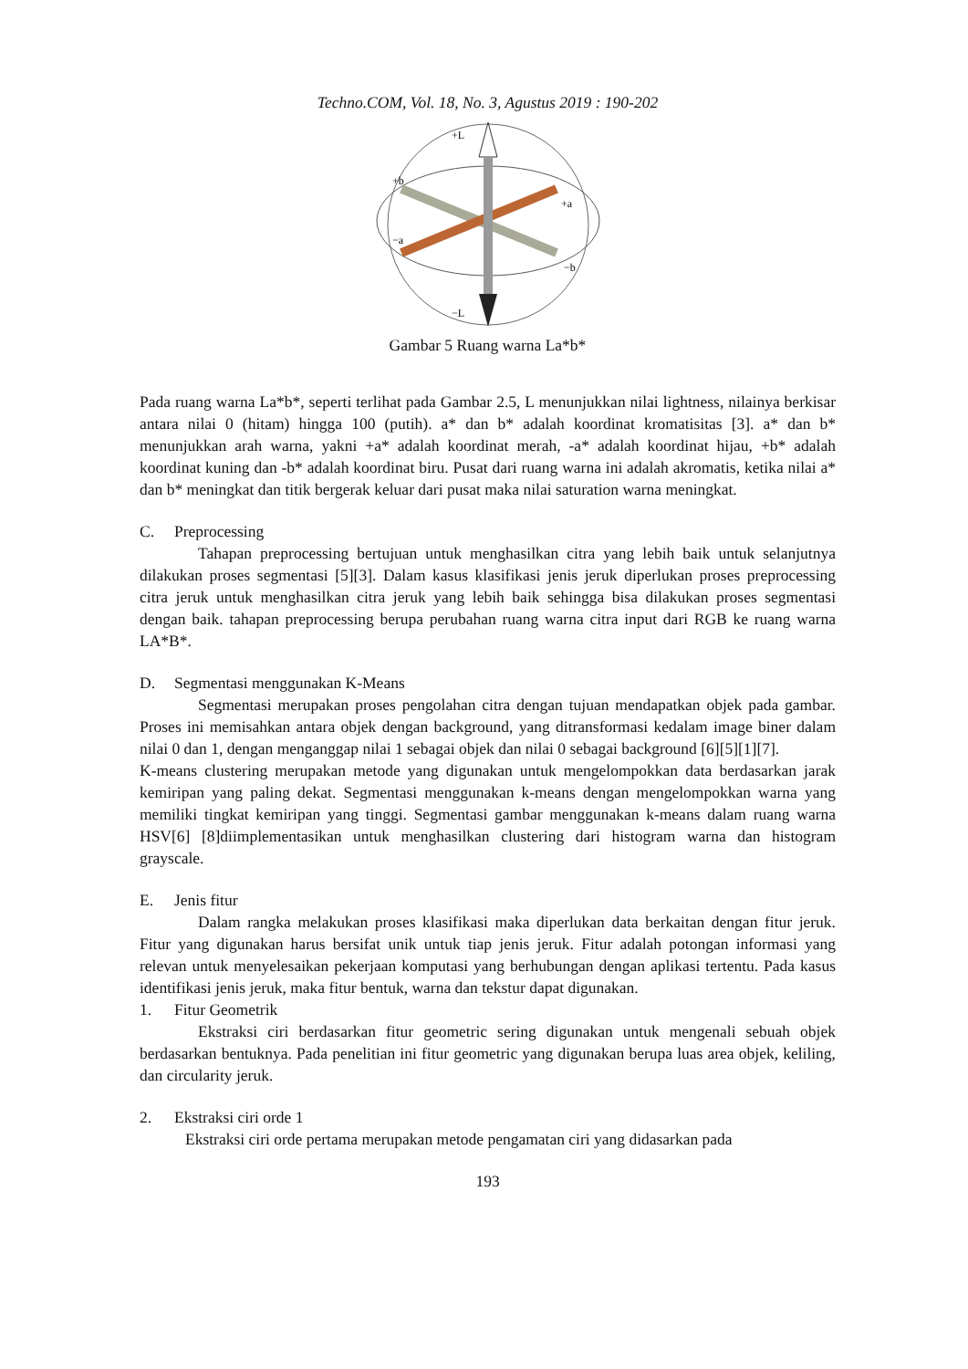Techno.COM, Vol. 18, No. 3, Agustus 2019 : 190-202
+L
+b
+a
−a
−b
−L
Gambar 5 Ruang warna La*b*
Pada ruang warna La*b*, seperti terlihat pada Gambar 2.5, L menunjukkan nilai lightness, nilainya berkisar antara nilai 0 (hitam) hingga 100 (putih). a* dan b* adalah koordinat kromatisitas [3]. a* dan b* menunjukkan arah warna, yakni +a* adalah koordinat merah, -a* adalah koordinat hijau, +b* adalah koordinat kuning dan -b* adalah koordinat biru. Pusat dari ruang warna ini adalah akromatis, ketika nilai a* dan b* meningkat dan titik bergerak keluar dari pusat maka nilai saturation warna meningkat.
C. Preprocessing
Tahapan preprocessing bertujuan untuk menghasilkan citra yang lebih baik untuk selanjutnya dilakukan proses segmentasi [5][3]. Dalam kasus klasifikasi jenis jeruk diperlukan proses preprocessing citra jeruk untuk menghasilkan citra jeruk yang lebih baik sehingga bisa dilakukan proses segmentasi dengan baik. tahapan preprocessing berupa perubahan ruang warna citra input dari RGB ke ruang warna LA*B*.
D. Segmentasi menggunakan K-Means
Segmentasi merupakan proses pengolahan citra dengan tujuan mendapatkan objek pada gambar. Proses ini memisahkan antara objek dengan background, yang ditransformasi kedalam image biner dalam nilai 0 dan 1, dengan menganggap nilai 1 sebagai objek dan nilai 0 sebagai background [6][5][1][7].
K-means clustering merupakan metode yang digunakan untuk mengelompokkan data berdasarkan jarak kemiripan yang paling dekat. Segmentasi menggunakan k-means dengan mengelompokkan warna yang memiliki tingkat kemiripan yang tinggi. Segmentasi gambar menggunakan k-means dalam ruang warna HSV[6] [8]diimplementasikan untuk menghasilkan clustering dari histogram warna dan histogram grayscale.
E. Jenis fitur
Dalam rangka melakukan proses klasifikasi maka diperlukan data berkaitan dengan fitur jeruk. Fitur yang digunakan harus bersifat unik untuk tiap jenis jeruk. Fitur adalah potongan informasi yang relevan untuk menyelesaikan pekerjaan komputasi yang berhubungan dengan aplikasi tertentu. Pada kasus identifikasi jenis jeruk, maka fitur bentuk, warna dan tekstur dapat digunakan.
1. Fitur Geometrik
Ekstraksi ciri berdasarkan fitur geometric sering digunakan untuk mengenali sebuah objek berdasarkan bentuknya. Pada penelitian ini fitur geometric yang digunakan berupa luas area objek, keliling, dan circularity jeruk.
2. Ekstraksi ciri orde 1
Ekstraksi ciri orde pertama merupakan metode pengamatan ciri yang didasarkan pada
193